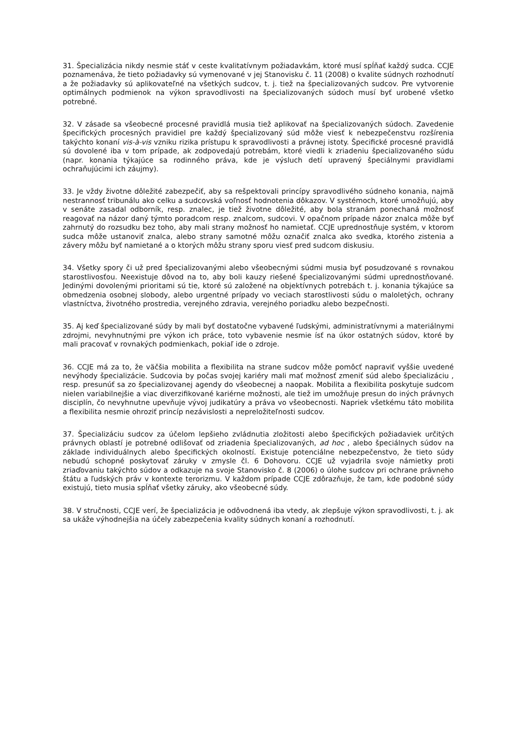31. Špecializácia nikdy nesmie stáť v ceste kvalitatívnym požiadavkám, ktoré musí spĺňať každý sudca. CCJE poznamenáva, že tieto požiadavky sú vymenované v jej Stanovisku č. 11 (2008) o kvalite súdnych rozhodnutí a že požiadavky sú aplikovateľné na všetkých sudcov, t. j. tiež na špecializovaných sudcov. Pre vytvorenie optimálnych podmienok na výkon spravodlivosti na špecializovaných súdoch musí byť urobené všetko potrebné.
32. V zásade sa všeobecné procesné pravidlá musia tiež aplikovať na špecializovaných súdoch. Zavedenie špecifických procesných pravidiel pre každý špecializovaný súd môže viesť k nebezpečenstvu rozšírenia takýchto konaní vis-à-vis vzniku rizika prístupu k spravodlivosti a právnej istoty. Špecifické procesné pravidlá sú dovolené iba v tom prípade, ak zodpovedajú potrebám, ktoré viedli k zriadeniu špecializovaného súdu (napr. konania týkajúce sa rodinného práva, kde je výsluch detí upravený špeciálnymi pravidlami ochraňujúcimi ich záujmy).
33. Je vždy životne dôležité zabezpečiť, aby sa rešpektovali princípy spravodlivého súdneho konania, najmä nestrannosť tribunálu ako celku a sudcovská voľnosť hodnotenia dôkazov. V systémoch, ktoré umožňujú, aby v senáte zasadal odborník, resp. znalec, je tiež životne dôležité, aby bola stranám ponechaná možnosť reagovať na názor daný týmto poradcom resp. znalcom, sudcovi. V opačnom prípade názor znalca môže byť zahrnutý do rozsudku bez toho, aby mali strany možnosť ho namietať. CCJE uprednostňuje systém, v ktorom sudca môže ustanoviť znalca, alebo strany samotné môžu označiť znalca ako svedka, ktorého zistenia a závery môžu byť namietané a o ktorých môžu strany sporu viesť pred sudcom diskusiu.
34. Všetky spory či už pred špecializovanými alebo všeobecnými súdmi musia byť posudzované s rovnakou starostlivosťou. Neexistuje dôvod na to, aby boli kauzy riešené špecializovanými súdmi uprednostňované. Jedinými dovolenými prioritami sú tie, ktoré sú založené na objektívnych potrebách t. j. konania týkajúce sa obmedzenia osobnej slobody, alebo urgentné prípady vo veciach starostlivosti súdu o maloletých, ochrany vlastníctva, životného prostredia, verejného zdravia, verejného poriadku alebo bezpečnosti.
35. Aj keď špecializované súdy by mali byť dostatočne vybavené ľudskými, administratívnymi a materiálnymi zdrojmi, nevyhnutnými pre výkon ich práce, toto vybavenie nesmie ísť na úkor ostatných súdov, ktoré by mali pracovať v rovnakých podmienkach, pokiaľ ide o zdroje.
36. CCJE má za to, že väčšia mobilita a flexibilita na strane sudcov môže pomôcť napraviť vyššie uvedené nevýhody špecializácie. Sudcovia by počas svojej kariéry mali mať možnosť zmeniť súd alebo špecializáciu , resp. presunúť sa zo špecializovanej agendy do všeobecnej a naopak. Mobilita a flexibilita poskytuje sudcom nielen variabilnejšie a viac diverzifikované kariérne možnosti, ale tiež im umožňuje presun do iných právnych disciplín, čo nevyhnutne upevňuje vývoj judikatúry a práva vo všeobecnosti. Napriek všetkému táto mobilita a flexibilita nesmie ohroziť princíp nezávislosti a nepreložiteľnosti sudcov.
37. Špecializáciu sudcov za účelom lepšieho zvládnutia zložitosti alebo špecifických požiadaviek určitých právnych oblastí je potrebné odlišovať od zriadenia špecializovaných, ad hoc , alebo špeciálnych súdov na základe individuálnych alebo špecifických okolností. Existuje potenciálne nebezpečenstvo, že tieto súdy nebudú schopné poskytovať záruky v zmysle čl. 6 Dohovoru. CCJE už vyjadrila svoje námietky proti zriaďovaniu takýchto súdov a odkazuje na svoje Stanovisko č. 8 (2006) o úlohe sudcov pri ochrane právneho štátu a ľudských práv v kontexte terorizmu. V každom prípade CCJE zdôrazňuje, že tam, kde podobné súdy existujú, tieto musia spĺňať všetky záruky, ako všeobecné súdy.
38. V stručnosti, CCJE verí, že špecializácia je odôvodnená iba vtedy, ak zlepšuje výkon spravodlivosti, t. j. ak sa ukáže výhodnejšia na účely zabezpečenia kvality súdnych konaní a rozhodnutí.